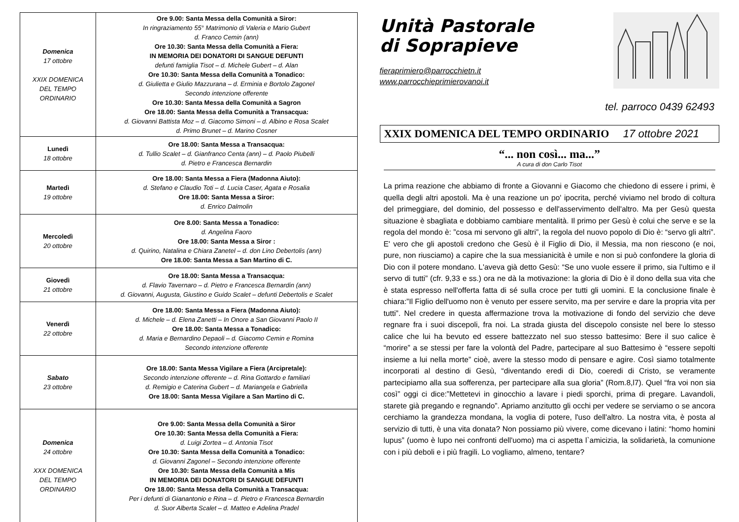| Domenica 17 ottobre XXIX DOMENICA DEL TEMPO ORDINARIO | Ore 9.00: Santa Messa della Comunità a Siror: In ringraziamento 55° Matrimonio di Valeria e Mario Gubert d. Franco Cemin (ann) Ore 10.30: Santa Messa della Comunità a Fiera: IN MEMORIA DEI DONATORI DI SANGUE DEFUNTI defunti famiglia Tisot – d. Michele Gubert – d. Alan Ore 10.30: Santa Messa della Comunità a Tonadico: d. Giulietta e Giulio Mazzurana – d. Erminia e Bortolo Zagonel Secondo intenzione offerente Ore 10.30: Santa Messa della Comunità a Sagron Ore 18.00: Santa Messa della Comunità a Transacqua: d. Giovanni Battista Moz – d. Giacomo Simoni – d. Albino e Rosa Scalet d. Primo Brunet – d. Marino Cosner |
| Lunedì 18 ottobre | Ore 18.00: Santa Messa a Transacqua: d. Tullio Scalet – d. Gianfranco Centa (ann) – d. Paolo Piubelli d. Pietro e Francesca Bernardin |
| Martedì 19 ottobre | Ore 18.00: Santa Messa a Fiera (Madonna Aiuto): d. Stefano e Claudio Toti – d. Lucia Caser, Agata e Rosalia Ore 18.00: Santa Messa a Siror: d. Enrico Dalmolin |
| Mercoledì 20 ottobre | Ore 8.00: Santa Messa a Tonadico: d. Angelina Faoro Ore 18.00: Santa Messa a Siror : d. Quirino, Natalina e Chiara Zanetel – d. don Lino Debertolis (ann) Ore 18.00: Santa Messa a San Martino di C. |
| Giovedì 21 ottobre | Ore 18.00: Santa Messa a Transacqua: d. Flavio Tavernaro – d. Pietro e Francesca Bernardin (ann) d. Giovanni, Augusta, Giustino e Guido Scalet – defunti Debertolis e Scalet |
| Venerdì 22 ottobre | Ore 18.00: Santa Messa a Fiera (Madonna Aiuto): d. Michele – d. Elena Zanetti – In Onore a San Giovanni Paolo II Ore 18.00: Santa Messa a Tonadico: d. Maria e Bernardino Depaoli – d. Giacomo Cemin e Romina Secondo intenzione offerente |
| Sabato 23 ottobre | Ore 18.00: Santa Messa Vigilare a Fiera (Arcipretale): Secondo intenzione offerente – d. Rina Gottardo e familiari d. Remigio e Caterina Gubert – d. Mariangela e Gabriella Ore 18.00: Santa Messa Vigilare a San Martino di C. |
| Domenica 24 ottobre XXX DOMENICA DEL TEMPO ORDINARIO | Ore 9.00: Santa Messa della Comunità a Siror Ore 10.30: Santa Messa della Comunità a Fiera: d. Luigi Zortea – d. Antonia Tisot Ore 10.30: Santa Messa della Comunità a Tonadico: d. Giovanni Zagonel – Secondo intenzione offerente Ore 10.30: Santa Messa della Comunità a Mis IN MEMORIA DEI DONATORI DI SANGUE DEFUNTI Ore 18.00: Santa Messa della Comunità a Transacqua: Per i defunti di Gianantonio e Rina – d. Pietro e Francesca Bernardin d. Suor Alberta Scalet – d. Matteo e Adelina Pradel |
Unità Pastorale
di Soprapieve
fieraprimiero@parrocchietn.it
www.parrocchieprimierovanoi.it
tel. parroco 0439 62493
XXIX DOMENICA DEL TEMPO ORDINARIO 17 ottobre 2021
“... non così... ma...”
A cura di don Carlo Tisot
La prima reazione che abbiamo di fronte a Giovanni e Giacomo che chiedono di essere i primi, è quella degli altri apostoli. Ma è una reazione un po' ipocrita, perché viviamo nel brodo di coltura del primeggiare, del dominio, del possesso e dell'asservimento dell'altro. Ma per Gesù questa situazione è sbagliata e dobbiamo cambiare mentalità. Il primo per Gesù è colui che serve e se la regola del mondo è: ”cosa mi servono gli altri”, la regola del nuovo popolo di Dio è: “servo gli altri”. E' vero che gli apostoli credono che Gesù è il Figlio di Dio, il Messia, ma non riescono (e noi, pure, non riusciamo) a capire che la sua messianicità è umile e non si può confondere la gloria di Dio con il potere mondano. L'aveva già detto Gesù: “Se uno vuole essere il primo, sia l'ultimo e il servo di tutti” (cfr. 9,33 e ss.) ora ne dà la motivazione: la gloria di Dio è il dono della sua vita che è stata espresso nell'offerta fatta di sé sulla croce per tutti gli uomini. E la conclusione finale è chiara:”Il Figlio dell'uomo non è venuto per essere servito, ma per servire e dare la propria vita per tutti”. Nel credere in questa affermazione trova la motivazione di fondo del servizio che deve regnare fra i suoi discepoli, fra noi. La strada giusta del discepolo consiste nel bere lo stesso calice che lui ha bevuto ed essere battezzato nel suo stesso battesimo: Bere il suo calice è “morire” a se stessi per fare la volontà del Padre, partecipare al suo Battesimo è “essere sepolti insieme a lui nella morte” cioè, avere la stesso modo di pensare e agire. Così siamo totalmente incorporati al destino di Gesù, “diventando eredi di Dio, coeredi di Cristo, se veramente partecipiamo alla sua sofferenza, per partecipare alla sua gloria” (Rom.8,l7). Quel “fra voi non sia così” oggi ci dice:”Mettetevi in ginocchio a lavare i piedi sporchi, prima di pregare. Lavandoli, starete già pregando e regnando”. Apriamo anzitutto gli occhi per vedere se serviamo o se ancora cerchiamo la grandezza mondana, la voglia di potere, l'uso dell'altro. La nostra vita, è posta al servizio di tutti, è una vita donata? Non possiamo più vivere, come dicevano i latini: “homo homini lupus” (uomo è lupo nei confronti dell'uomo) ma ci aspetta l`amicizia, la solidarietà, la comunione con i più deboli e i più fragili. Lo vogliamo, almeno, tentare?